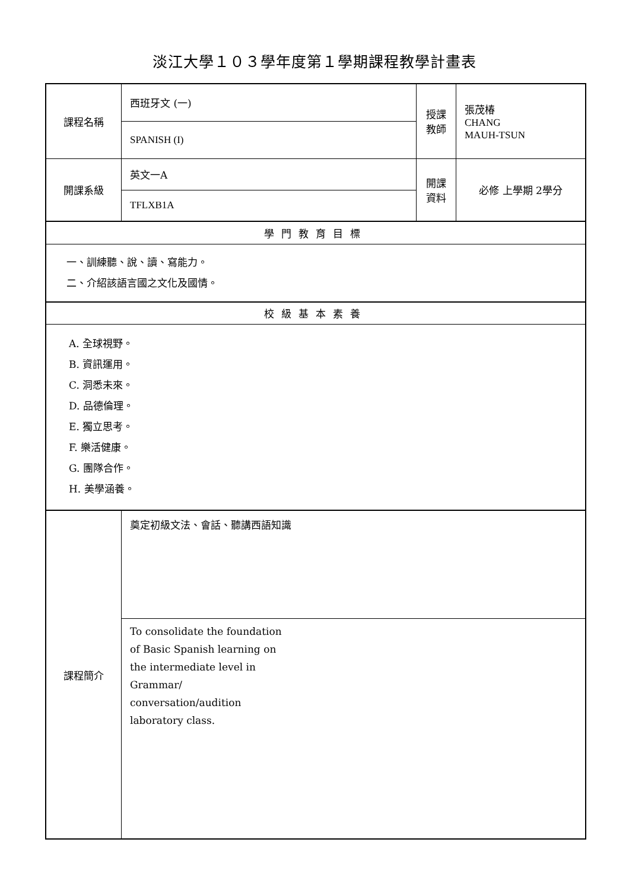淡江大學１０３學年度第１學期課程教學計畫表
| 課程名稱 | 西班牙文 (一) | 授課 教師 | 張茂椿 CHANG MAUH-TSUN |
| | SPANISH (I) | | |
| 開課系級 | 英文一A | 開課 資料 | 必修 上學期 2學分 |
| | TFLXB1A | | |
| 學門教育目標 | | | |
| 一、訓練聽、說、讀、寫能力。 二、介紹該語言國之文化及國情。 | | | |
| 校級基本素養 | | | |
| A. 全球視野。 B. 資訊運用。 C. 洞悉未來。 D. 品德倫理。 E. 獨立思考。 F. 樂活健康。 G. 團隊合作。 H. 美學涵養。 | | | |
| 課程簡介 | 奠定初級文法、會話、聽講西語知識 | | |
| | To consolidate the foundation of Basic Spanish learning on the intermediate level in Grammar/ conversation/audition laboratory class. | | |